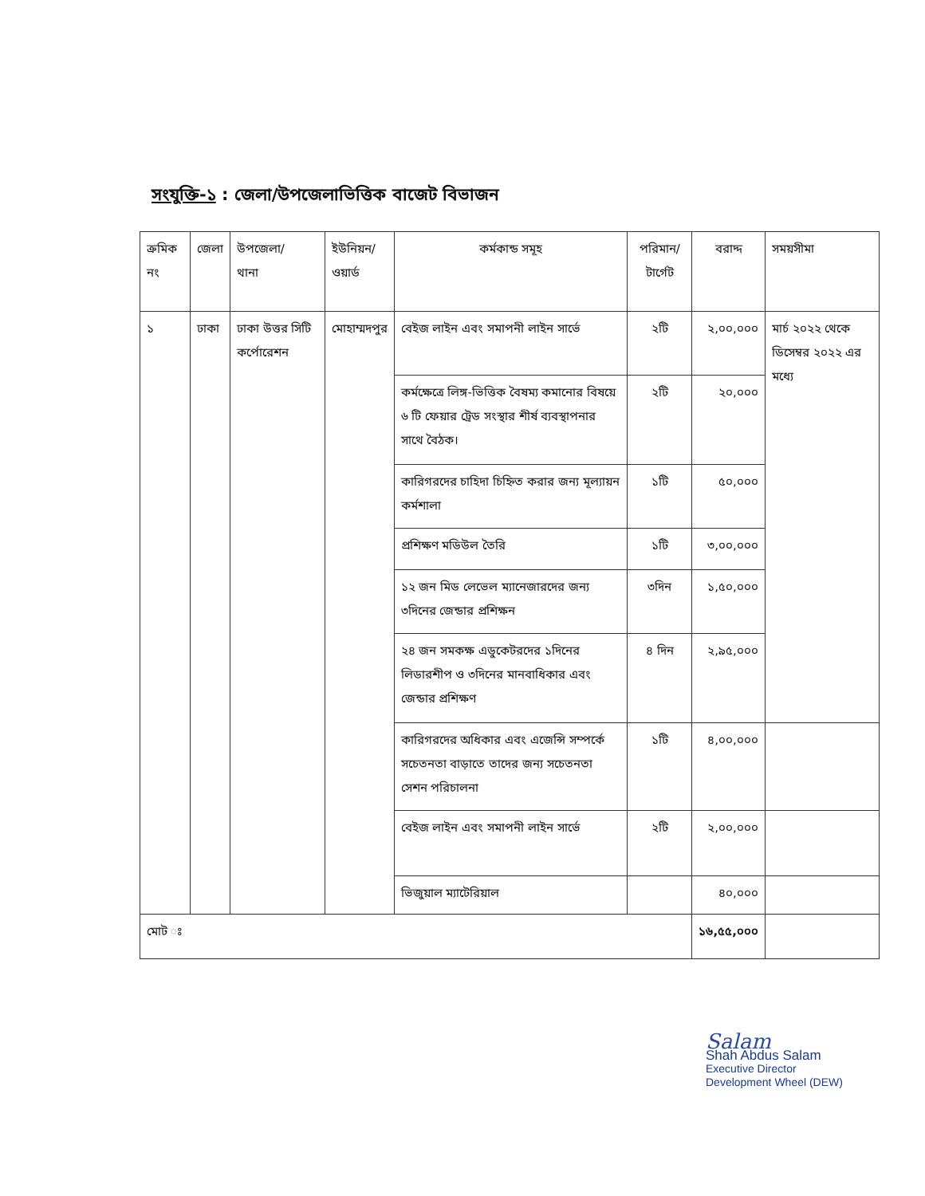সংযুক্তি-১ : জেলা/উপজেলাভিত্তিক বাজেট বিভাজন
| ক্রমিক নং | জেলা | উপজেলা/ থানা | ইউনিয়ন/ ওয়ার্ড | কর্মকান্ড সমূহ | পরিমান/টার্গেট | বরাদ্দ | সময়সীমা |
| --- | --- | --- | --- | --- | --- | --- | --- |
| ১ | ঢাকা | ঢাকা উত্তর সিটি কর্পোরেশন | মোহাম্মদপুর | বেইজ লাইন এবং সমাপনী লাইন সার্ভে | ২টি | ২,০০,০০০ | মার্চ ২০২২ থেকে ডিসেম্বর ২০২২ এর মধ্যে |
| | | | | কর্মক্ষেত্রে লিঙ্গ-ভিত্তিক বৈষম্য কমানোর বিষয়ে ৬ টি ফেয়ার ট্রেড সংস্থার শীর্ষ ব্যবস্থাপনার সাথে বৈঠক। | ২টি | ২০,০০০ | |
| | | | | কারিগরদের চাহিদা চিহ্নিত করার জন্য মূল্যায়ন কর্মশালা | ১টি | ৫০,০০০ | |
| | | | | প্রশিক্ষণ মডিউল তৈরি | ১টি | ৩,০০,০০০ | |
| | | | | ১২ জন মিড লেভেল ম্যানেজারদের জন্য ৩দিনের জেন্ডার প্রশিক্ষন | ৩দিন | ১,৫০,০০০ | |
| | | | | ২৪ জন সমকক্ষ এডুকেটরদের ১দিনের লিডারশীপ ও ৩দিনের মানবাধিকার এবং জেন্ডার প্রশিক্ষণ | ৪ দিন | ২,৯৫,০০০ | |
| | | | | কারিগরদের অধিকার এবং এজেন্সি সম্পর্কে সচেতনতা বাড়াতে তাদের জন্য সচেতনতা সেশন পরিচালনা | ১টি | ৪,০০,০০০ | |
| | | | | বেইজ লাইন এবং সমাপনী লাইন সার্ভে | ২টি | ২,০০,০০০ | |
| | | | | ভিজুয়াল ম্যাটেরিয়াল | | ৪০,০০০ | |
| মোট ঃ | | | | | | ১৬,৫৫,০০০ | |
Salam
Shah Abdus Salam
Executive Director
Development Wheel (DEW)